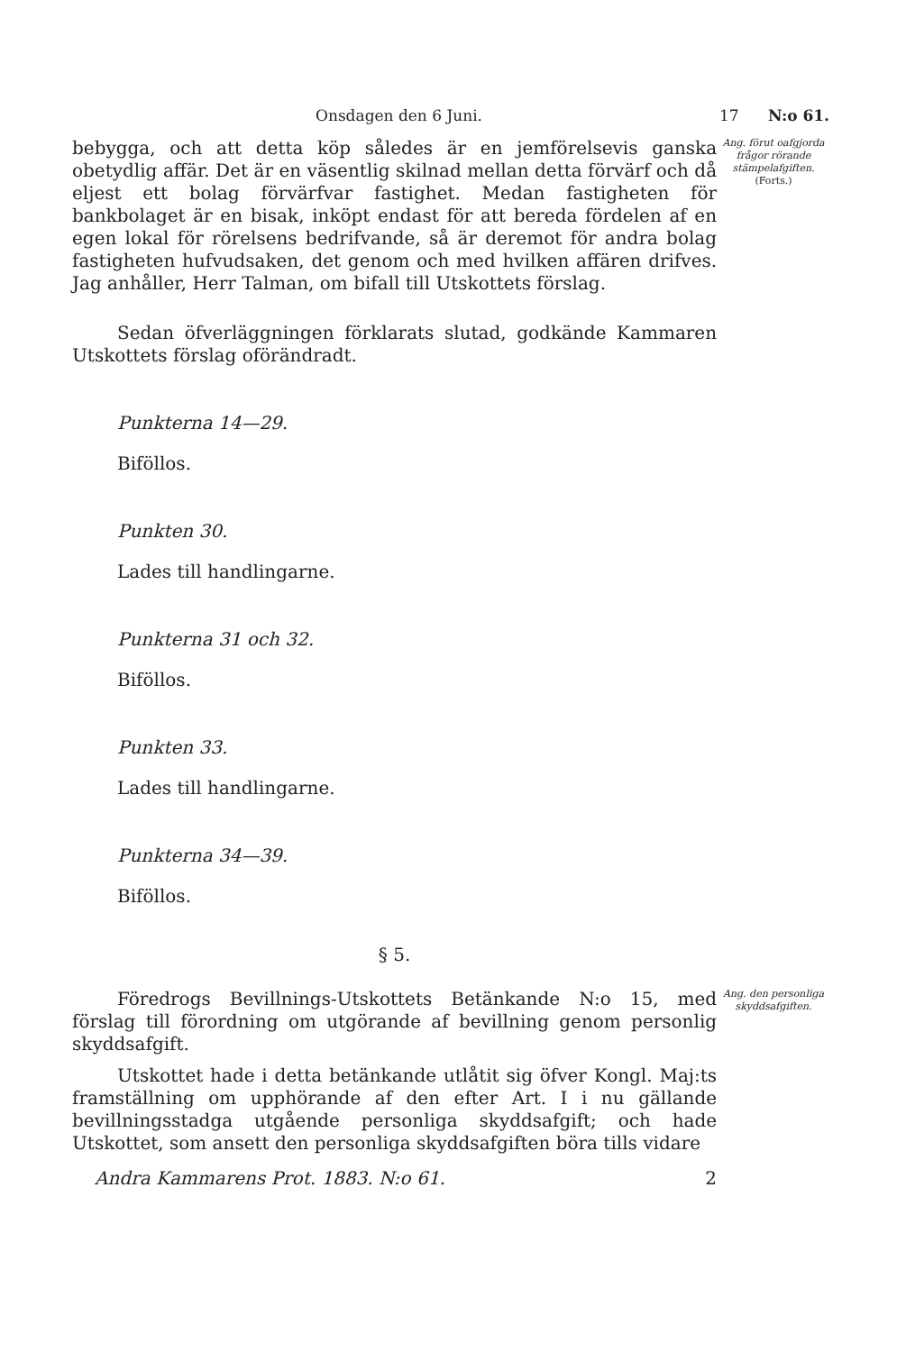Onsdagen den 6 Juni. 17 N:o 61.
bebygga, och att detta köp således är en jemförelsevis ganska obetydlig affär. Det är en väsentlig skilnad mellan detta förvärf och då eljest ett bolag förvärfvar fastighet. Medan fastigheten för bankbolaget är en bisak, inköpt endast för att bereda fördelen af en egen lokal för rörelsens bedrifvande, så är deremot för andra bolag fastigheten hufvudsaken, det genom och med hvilken affären drifves. Jag anhåller, Herr Talman, om bifall till Utskottets förslag.
Sedan öfverläggningen förklarats slutad, godkände Kammaren Utskottets förslag oförändradt.
Punkterna 14—29.
Biföllos.
Punkten 30.
Lades till handlingarne.
Punkterna 31 och 32.
Biföllos.
Punkten 33.
Lades till handlingarne.
Punkterna 34—39.
Biföllos.
§ 5.
Ang. förut oafgjorda frågor rörande stämpelafgiften.
(Forts.)
Föredrogs Bevillnings-Utskottets Betänkande N:o 15, med förslag till förordning om utgörande af bevillning genom personlig skyddsafgift.
Utskottet hade i detta betänkande utlåtit sig öfver Kongl. Maj:ts framställning om upphörande af den efter Art. I i nu gällande bevillningsstadga utgående personliga skyddsafgift; och hade Utskottet, som ansett den personliga skyddsafgiften böra tills vidare
Ang. den personliga skyddsafgiften.
Andra Kammarens Prot. 1883. N:o 61. 2